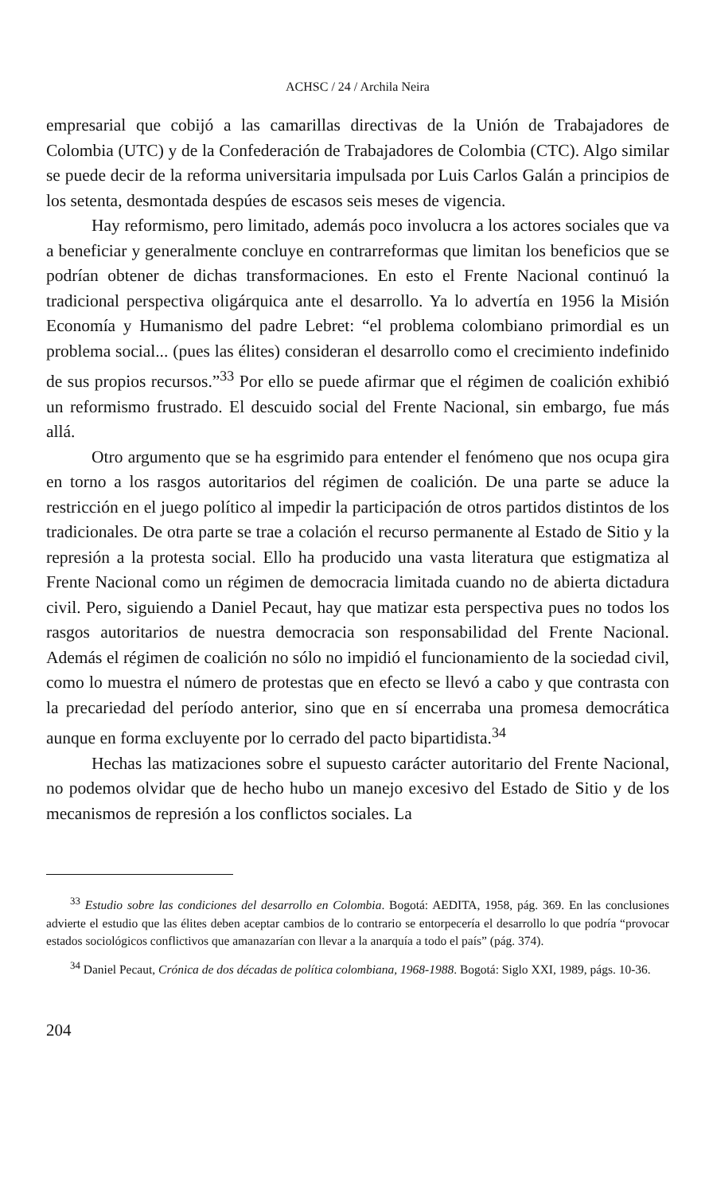ACHSC / 24 / Archila Neira
empresarial que cobijó a las camarillas directivas de la Unión de Trabajadores de Colombia (UTC) y de la Confederación de Trabajadores de Colombia (CTC). Algo similar se puede decir de la reforma universitaria impulsada por Luis Carlos Galán a principios de los setenta, desmontada despúes de escasos seis meses de vigencia.
Hay reformismo, pero limitado, además poco involucra a los actores sociales que va a beneficiar y generalmente concluye en contrarreformas que limitan los beneficios que se podrían obtener de dichas transformaciones. En esto el Frente Nacional continuó la tradicional perspectiva oligárquica ante el desarrollo. Ya lo advertía en 1956 la Misión Economía y Humanismo del padre Lebret: “el problema colombiano primordial es un problema social... (pues las élites) consideran el desarrollo como el crecimiento indefinido de sus propios recursos.”<sup>33</sup> Por ello se puede afirmar que el régimen de coalición exhibió un reformismo frustrado. El descuido social del Frente Nacional, sin embargo, fue más allá.
Otro argumento que se ha esgrimido para entender el fenómeno que nos ocupa gira en torno a los rasgos autoritarios del régimen de coalición. De una parte se aduce la restricción en el juego político al impedir la participación de otros partidos distintos de los tradicionales. De otra parte se trae a colación el recurso permanente al Estado de Sitio y la represión a la protesta social. Ello ha producido una vasta literatura que estigmatiza al Frente Nacional como un régimen de democracia limitada cuando no de abierta dictadura civil. Pero, siguiendo a Daniel Pecaut, hay que matizar esta perspectiva pues no todos los rasgos autoritarios de nuestra democracia son responsabilidad del Frente Nacional. Además el régimen de coalición no sólo no impidió el funcionamiento de la sociedad civil, como lo muestra el número de protestas que en efecto se llevó a cabo y que contrasta con la precariedad del período anterior, sino que en sí encerraba una promesa democrática aunque en forma excluyente por lo cerrado del pacto bipartidista.<sup>34</sup>
Hechas las matizaciones sobre el supuesto carácter autoritario del Frente Nacional, no podemos olvidar que de hecho hubo un manejo excesivo del Estado de Sitio y de los mecanismos de represión a los conflictos sociales. La
<sup>33</sup> Estudio sobre las condiciones del desarrollo en Colombia. Bogotá: AEDITA, 1958, pág. 369. En las conclusiones advierte el estudio que las élites deben aceptar cambios de lo contrario se entorpecería el desarrollo lo que podría “provocar estados sociológicos conflictivos que amanazarían con llevar a la anarquía a todo el país” (pág. 374).
<sup>34</sup> Daniel Pecaut, Crónica de dos décadas de política colombiana, 1968-1988. Bogotá: Siglo XXI, 1989, págs. 10-36.
204